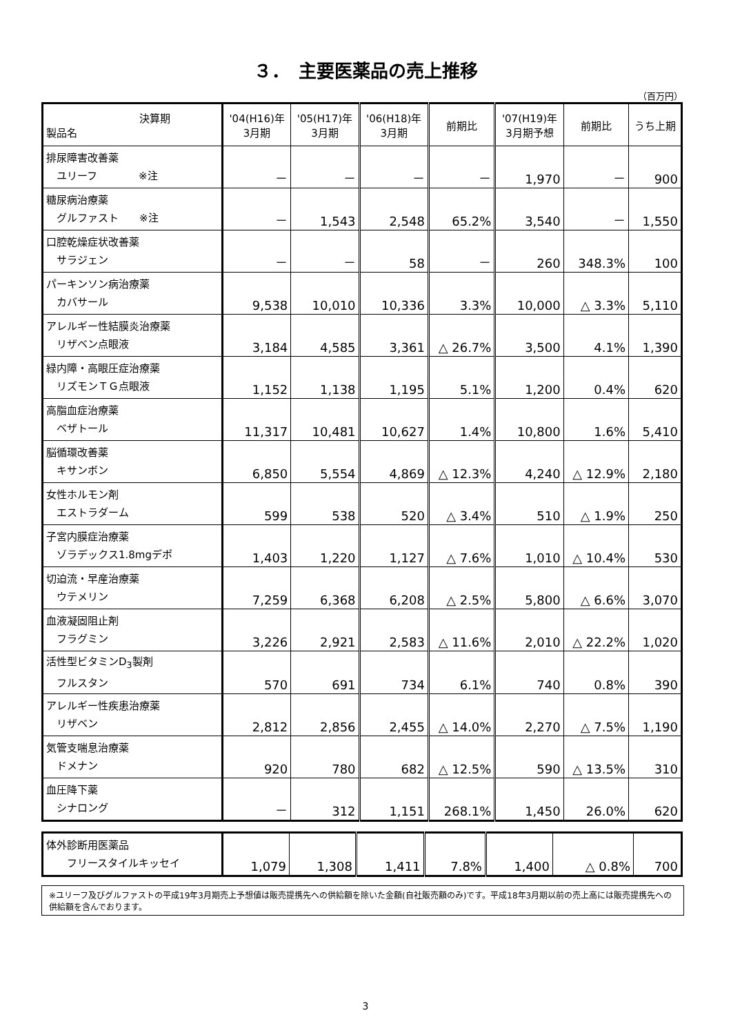３．　主要医薬品の売上推移
（百万円）
| 決算期 製品名 | '04(H16)年 3月期 | '05(H17)年 3月期 | '06(H18)年 3月期 | 前期比 | '07(H19)年 3月期予想 | 前期比 | うち上期 |
| --- | --- | --- | --- | --- | --- | --- | --- |
| 排尿障害改善薬 ユリーフ ※注 | － | － | － | － | 1,970 | － | 900 |
| 糖尿病治療薬 グルファスト ※注 | － | 1,543 | 2,548 | 65.2% | 3,540 | － | 1,550 |
| 口腔乾燥症状改善薬 サラジェン | － | － | 58 | － | 260 | 348.3% | 100 |
| パーキンソン病治療薬 カバサール | 9,538 | 10,010 | 10,336 | 3.3% | 10,000 | △ 3.3% | 5,110 |
| アレルギー性結膜炎治療薬 リザベン点眼液 | 3,184 | 4,585 | 3,361 | △ 26.7% | 3,500 | 4.1% | 1,390 |
| 緑内障・高眼圧症治療薬 リズモンＴＧ点眼液 | 1,152 | 1,138 | 1,195 | 5.1% | 1,200 | 0.4% | 620 |
| 高脂血症治療薬 ベザトール | 11,317 | 10,481 | 10,627 | 1.4% | 10,800 | 1.6% | 5,410 |
| 脳循環改善薬 キサンボン | 6,850 | 5,554 | 4,869 | △ 12.3% | 4,240 | △ 12.9% | 2,180 |
| 女性ホルモン剤 エストラダーム | 599 | 538 | 520 | △ 3.4% | 510 | △ 1.9% | 250 |
| 子宮内膜症治療薬 ゾラデックス1.8mgデポ | 1,403 | 1,220 | 1,127 | △ 7.6% | 1,010 | △ 10.4% | 530 |
| 切迫流・早産治療薬 ウテメリン | 7,259 | 6,368 | 6,208 | △ 2.5% | 5,800 | △ 6.6% | 3,070 |
| 血液凝固阻止剤 フラグミン | 3,226 | 2,921 | 2,583 | △ 11.6% | 2,010 | △ 22.2% | 1,020 |
| 活性型ビタミンD<sub>3</sub>製剤 フルスタン | 570 | 691 | 734 | 6.1% | 740 | 0.8% | 390 |
| アレルギー性疾患治療薬 リザベン | 2,812 | 2,856 | 2,455 | △ 14.0% | 2,270 | △ 7.5% | 1,190 |
| 気管支喘息治療薬 ドメナン | 920 | 780 | 682 | △ 12.5% | 590 | △ 13.5% | 310 |
| 血圧降下薬 シナロング | － | 312 | 1,151 | 268.1% | 1,450 | 26.0% | 620 |
| 体外診断用医薬品 フリースタイルキッセイ | 1,079 | 1,308 | 1,411 | 7.8% | 1,400 | △ 0.8% | 700 |
※ユリーフ及びグルファストの平成19年3月期売上予想値は販売提携先への供給額を除いた金額(自社販売額のみ)です。平成18年3月期以前の売上高には販売提携先への供給額を含んでおります。
3